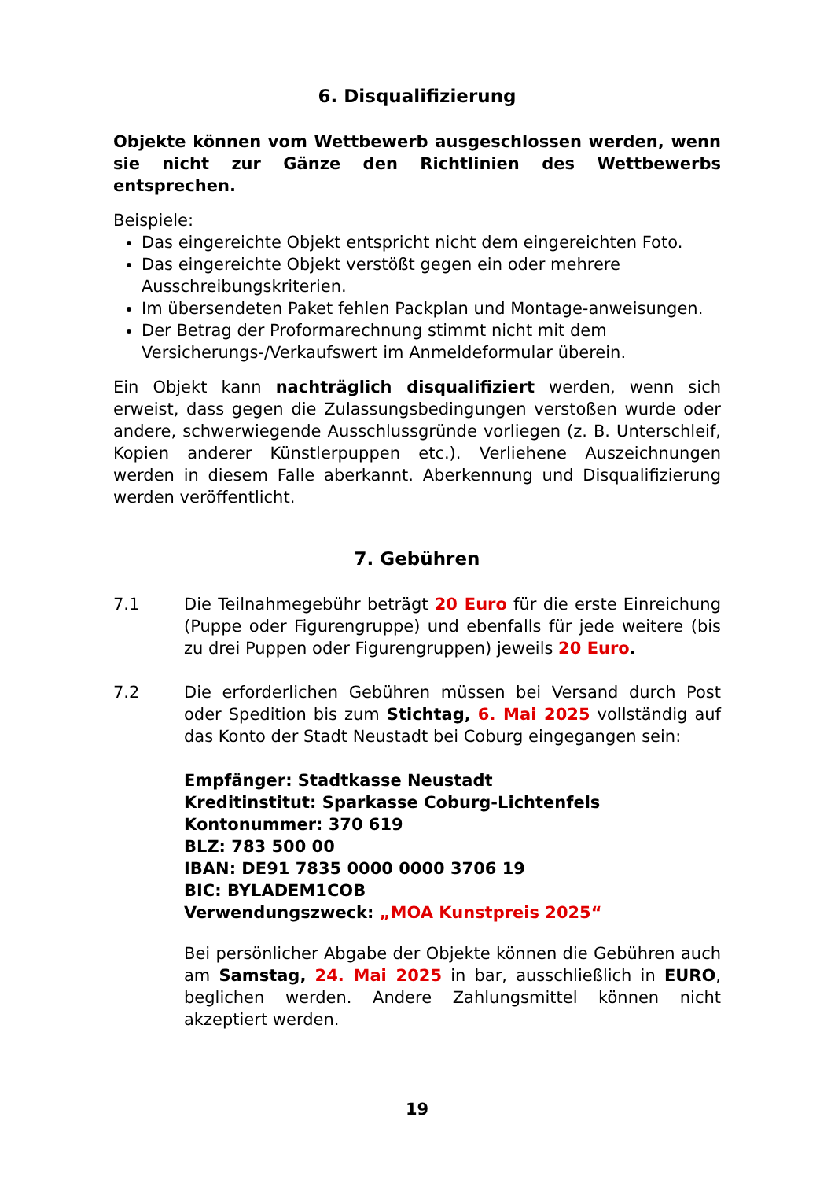6. Disqualifizierung
Objekte können vom Wettbewerb ausgeschlossen werden, wenn sie nicht zur Gänze den Richtlinien des Wettbewerbs entsprechen.
Beispiele:
Das eingereichte Objekt entspricht nicht dem eingereichten Foto.
Das eingereichte Objekt verstößt gegen ein oder mehrere Ausschreibungskriterien.
Im übersendeten Paket fehlen Packplan und Montage-anweisungen.
Der Betrag der Proformarechnung stimmt nicht mit dem Versicherungs-/Verkaufswert im Anmeldeformular überein.
Ein Objekt kann nachträglich disqualifiziert werden, wenn sich erweist, dass gegen die Zulassungsbedingungen verstoßen wurde oder andere, schwerwiegende Ausschlussgründe vorliegen (z. B. Unterschleif, Kopien anderer Künstlerpuppen etc.). Verliehene Auszeichnungen werden in diesem Falle aberkannt. Aberkennung und Disqualifizierung werden veröffentlicht.
7. Gebühren
7.1 Die Teilnahmegebühr beträgt 20 Euro für die erste Einreichung (Puppe oder Figurengruppe) und ebenfalls für jede weitere (bis zu drei Puppen oder Figurengruppen) jeweils 20 Euro.
7.2 Die erforderlichen Gebühren müssen bei Versand durch Post oder Spedition bis zum Stichtag, 6. Mai 2025 vollständig auf das Konto der Stadt Neustadt bei Coburg eingegangen sein:
Empfänger: Stadtkasse Neustadt
Kreditinstitut: Sparkasse Coburg-Lichtenfels
Kontonummer: 370 619
BLZ: 783 500 00
IBAN: DE91 7835 0000 0000 3706 19
BIC: BYLADEM1COB
Verwendungszweck: „MOA Kunstpreis 2025“
Bei persönlicher Abgabe der Objekte können die Gebühren auch am Samstag, 24. Mai 2025 in bar, ausschließlich in EURO, beglichen werden. Andere Zahlungsmittel können nicht akzeptiert werden.
19